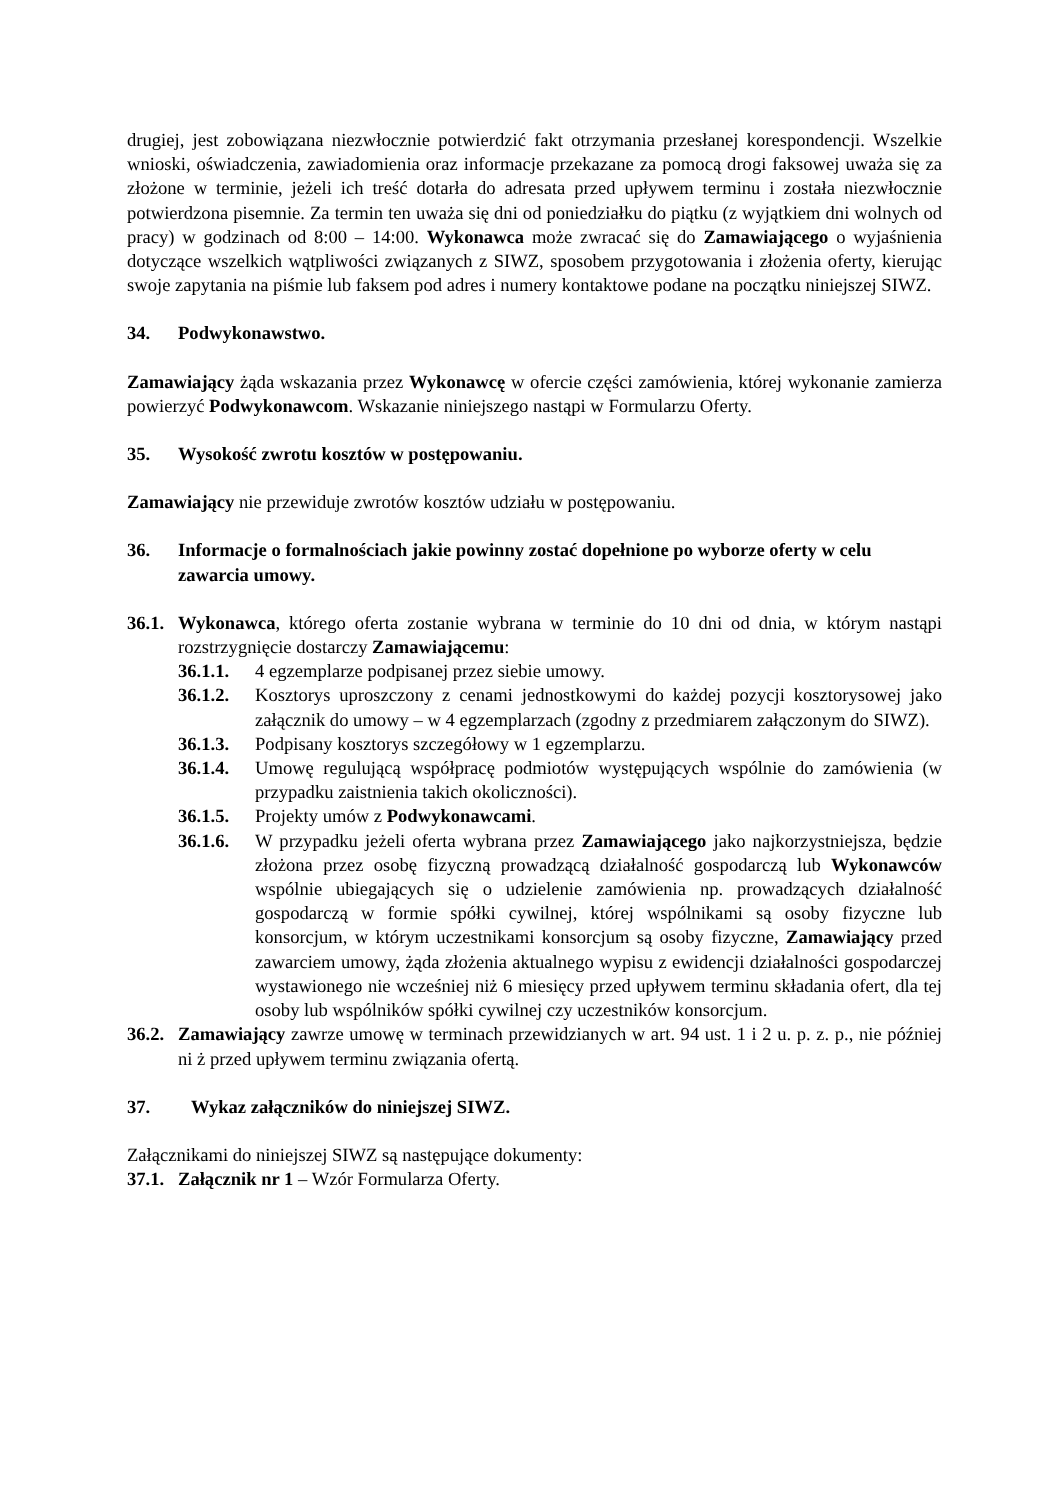drugiej, jest zobowiązana niezwłocznie potwierdzić fakt otrzymania przesłanej korespondencji. Wszelkie wnioski, oświadczenia, zawiadomienia oraz informacje przekazane za pomocą drogi faksowej uważa się za złożone w terminie, jeżeli ich treść dotarła do adresata przed upływem terminu i została niezwłocznie potwierdzona pisemnie. Za termin ten uważa się dni od poniedziałku do piątku (z wyjątkiem dni wolnych od pracy) w godzinach od 8:00 – 14:00. Wykonawca może zwracać się do Zamawiającego o wyjaśnienia dotyczące wszelkich wątpliwości związanych z SIWZ, sposobem przygotowania i złożenia oferty, kierując swoje zapytania na piśmie lub faksem pod adres i numery kontaktowe podane na początku niniejszej SIWZ.
34. Podwykonawstwo.
Zamawiający żąda wskazania przez Wykonawcę w ofercie części zamówienia, której wykonanie zamierza powierzyć Podwykonawcom. Wskazanie niniejszego nastąpi w Formularzu Oferty.
35. Wysokość zwrotu kosztów w postępowaniu.
Zamawiający nie przewiduje zwrotów kosztów udziału w postępowaniu.
36. Informacje o formalnościach jakie powinny zostać dopełnione po wyborze oferty w celu zawarcia umowy.
36.1. Wykonawca, którego oferta zostanie wybrana w terminie do 10 dni od dnia, w którym nastąpi rozstrzygnięcie dostarczy Zamawiającemu:
36.1.1. 4 egzemplarze podpisanej przez siebie umowy.
36.1.2. Kosztorys uproszczony z cenami jednostkowymi do każdej pozycji kosztorysowej jako załącznik do umowy – w 4 egzemplarzach (zgodny z przedmiarem załączonym do SIWZ).
36.1.3. Podpisany kosztorys szczegółowy w 1 egzemplarzu.
36.1.4. Umowę regulującą współpracę podmiotów występujących wspólnie do zamówienia (w przypadku zaistnienia takich okoliczności).
36.1.5. Projekty umów z Podwykonawcami.
36.1.6. W przypadku jeżeli oferta wybrana przez Zamawiającego jako najkorzystniejsza, będzie złożona przez osobę fizyczną prowadzącą działalność gospodarczą lub Wykonawców wspólnie ubiegających się o udzielenie zamówienia np. prowadzących działalność gospodarczą w formie spółki cywilnej, której wspólnikami są osoby fizyczne lub konsorcjum, w którym uczestnikami konsorcjum są osoby fizyczne, Zamawiający przed zawarciem umowy, żąda złożenia aktualnego wypisu z ewidencji działalności gospodarczej wystawionego nie wcześniej niż 6 miesięcy przed upływem terminu składania ofert, dla tej osoby lub wspólników spółki cywilnej czy uczestników konsorcjum.
36.2. Zamawiający zawrze umowę w terminach przewidzianych w art. 94 ust. 1 i 2 u. p. z. p., nie później ni ż przed upływem terminu związania ofertą.
37. Wykaz załączników do niniejszej SIWZ.
Załącznikami do niniejszej SIWZ są następujące dokumenty:
37.1. Załącznik nr 1 – Wzór Formularza Oferty.